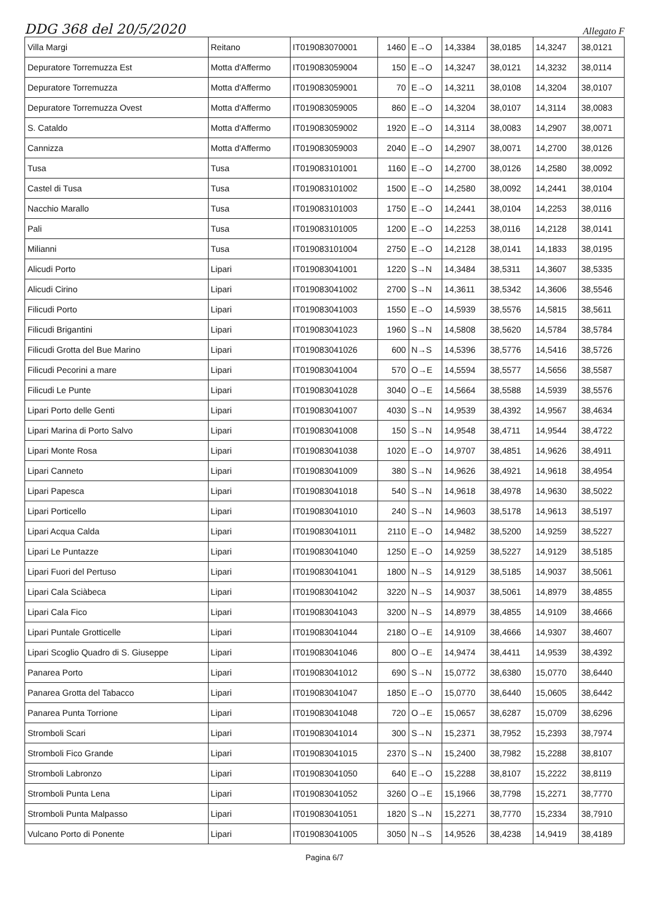DDG 368 del 20/5/2020 Allegato F
| Villa Margi | Reitano | IT019083070001 | 1460 | E→O | 14,3384 | 38,0185 | 14,3247 | 38,0121 |
| Depuratore Torremuzza Est | Motta d'Affermo | IT019083059004 | 150 | E→O | 14,3247 | 38,0121 | 14,3232 | 38,0114 |
| Depuratore Torremuzza | Motta d'Affermo | IT019083059001 | 70 | E→O | 14,3211 | 38,0108 | 14,3204 | 38,0107 |
| Depuratore Torremuzza Ovest | Motta d'Affermo | IT019083059005 | 860 | E→O | 14,3204 | 38,0107 | 14,3114 | 38,0083 |
| S. Cataldo | Motta d'Affermo | IT019083059002 | 1920 | E→O | 14,3114 | 38,0083 | 14,2907 | 38,0071 |
| Cannizza | Motta d'Affermo | IT019083059003 | 2040 | E→O | 14,2907 | 38,0071 | 14,2700 | 38,0126 |
| Tusa | Tusa | IT019083101001 | 1160 | E→O | 14,2700 | 38,0126 | 14,2580 | 38,0092 |
| Castel di Tusa | Tusa | IT019083101002 | 1500 | E→O | 14,2580 | 38,0092 | 14,2441 | 38,0104 |
| Nacchio Marallo | Tusa | IT019083101003 | 1750 | E→O | 14,2441 | 38,0104 | 14,2253 | 38,0116 |
| Pali | Tusa | IT019083101005 | 1200 | E→O | 14,2253 | 38,0116 | 14,2128 | 38,0141 |
| Milianni | Tusa | IT019083101004 | 2750 | E→O | 14,2128 | 38,0141 | 14,1833 | 38,0195 |
| Alicudi Porto | Lipari | IT019083041001 | 1220 | S→N | 14,3484 | 38,5311 | 14,3607 | 38,5335 |
| Alicudi Cirino | Lipari | IT019083041002 | 2700 | S→N | 14,3611 | 38,5342 | 14,3606 | 38,5546 |
| Filicudi Porto | Lipari | IT019083041003 | 1550 | E→O | 14,5939 | 38,5576 | 14,5815 | 38,5611 |
| Filicudi Brigantini | Lipari | IT019083041023 | 1960 | S→N | 14,5808 | 38,5620 | 14,5784 | 38,5784 |
| Filicudi Grotta del Bue Marino | Lipari | IT019083041026 | 600 | N→S | 14,5396 | 38,5776 | 14,5416 | 38,5726 |
| Filicudi Pecorini a mare | Lipari | IT019083041004 | 570 | O→E | 14,5594 | 38,5577 | 14,5656 | 38,5587 |
| Filicudi Le Punte | Lipari | IT019083041028 | 3040 | O→E | 14,5664 | 38,5588 | 14,5939 | 38,5576 |
| Lipari Porto delle Genti | Lipari | IT019083041007 | 4030 | S→N | 14,9539 | 38,4392 | 14,9567 | 38,4634 |
| Lipari Marina di Porto Salvo | Lipari | IT019083041008 | 150 | S→N | 14,9548 | 38,4711 | 14,9544 | 38,4722 |
| Lipari Monte Rosa | Lipari | IT019083041038 | 1020 | E→O | 14,9707 | 38,4851 | 14,9626 | 38,4911 |
| Lipari Canneto | Lipari | IT019083041009 | 380 | S→N | 14,9626 | 38,4921 | 14,9618 | 38,4954 |
| Lipari Papesca | Lipari | IT019083041018 | 540 | S→N | 14,9618 | 38,4978 | 14,9630 | 38,5022 |
| Lipari Porticello | Lipari | IT019083041010 | 240 | S→N | 14,9603 | 38,5178 | 14,9613 | 38,5197 |
| Lipari Acqua Calda | Lipari | IT019083041011 | 2110 | E→O | 14,9482 | 38,5200 | 14,9259 | 38,5227 |
| Lipari Le Puntazze | Lipari | IT019083041040 | 1250 | E→O | 14,9259 | 38,5227 | 14,9129 | 38,5185 |
| Lipari Fuori del Pertuso | Lipari | IT019083041041 | 1800 | N→S | 14,9129 | 38,5185 | 14,9037 | 38,5061 |
| Lipari Cala Sciàbeca | Lipari | IT019083041042 | 3220 | N→S | 14,9037 | 38,5061 | 14,8979 | 38,4855 |
| Lipari Cala Fico | Lipari | IT019083041043 | 3200 | N→S | 14,8979 | 38,4855 | 14,9109 | 38,4666 |
| Lipari Puntale Grotticelle | Lipari | IT019083041044 | 2180 | O→E | 14,9109 | 38,4666 | 14,9307 | 38,4607 |
| Lipari Scoglio Quadro di S. Giuseppe | Lipari | IT019083041046 | 800 | O→E | 14,9474 | 38,4411 | 14,9539 | 38,4392 |
| Panarea Porto | Lipari | IT019083041012 | 690 | S→N | 15,0772 | 38,6380 | 15,0770 | 38,6440 |
| Panarea Grotta del Tabacco | Lipari | IT019083041047 | 1850 | E→O | 15,0770 | 38,6440 | 15,0605 | 38,6442 |
| Panarea Punta Torrione | Lipari | IT019083041048 | 720 | O→E | 15,0657 | 38,6287 | 15,0709 | 38,6296 |
| Stromboli Scari | Lipari | IT019083041014 | 300 | S→N | 15,2371 | 38,7952 | 15,2393 | 38,7974 |
| Stromboli Fico Grande | Lipari | IT019083041015 | 2370 | S→N | 15,2400 | 38,7982 | 15,2288 | 38,8107 |
| Stromboli Labronzo | Lipari | IT019083041050 | 640 | E→O | 15,2288 | 38,8107 | 15,2222 | 38,8119 |
| Stromboli Punta Lena | Lipari | IT019083041052 | 3260 | O→E | 15,1966 | 38,7798 | 15,2271 | 38,7770 |
| Stromboli Punta Malpasso | Lipari | IT019083041051 | 1820 | S→N | 15,2271 | 38,7770 | 15,2334 | 38,7910 |
| Vulcano Porto di Ponente | Lipari | IT019083041005 | 3050 | N→S | 14,9526 | 38,4238 | 14,9419 | 38,4189 |
Pagina 6/7